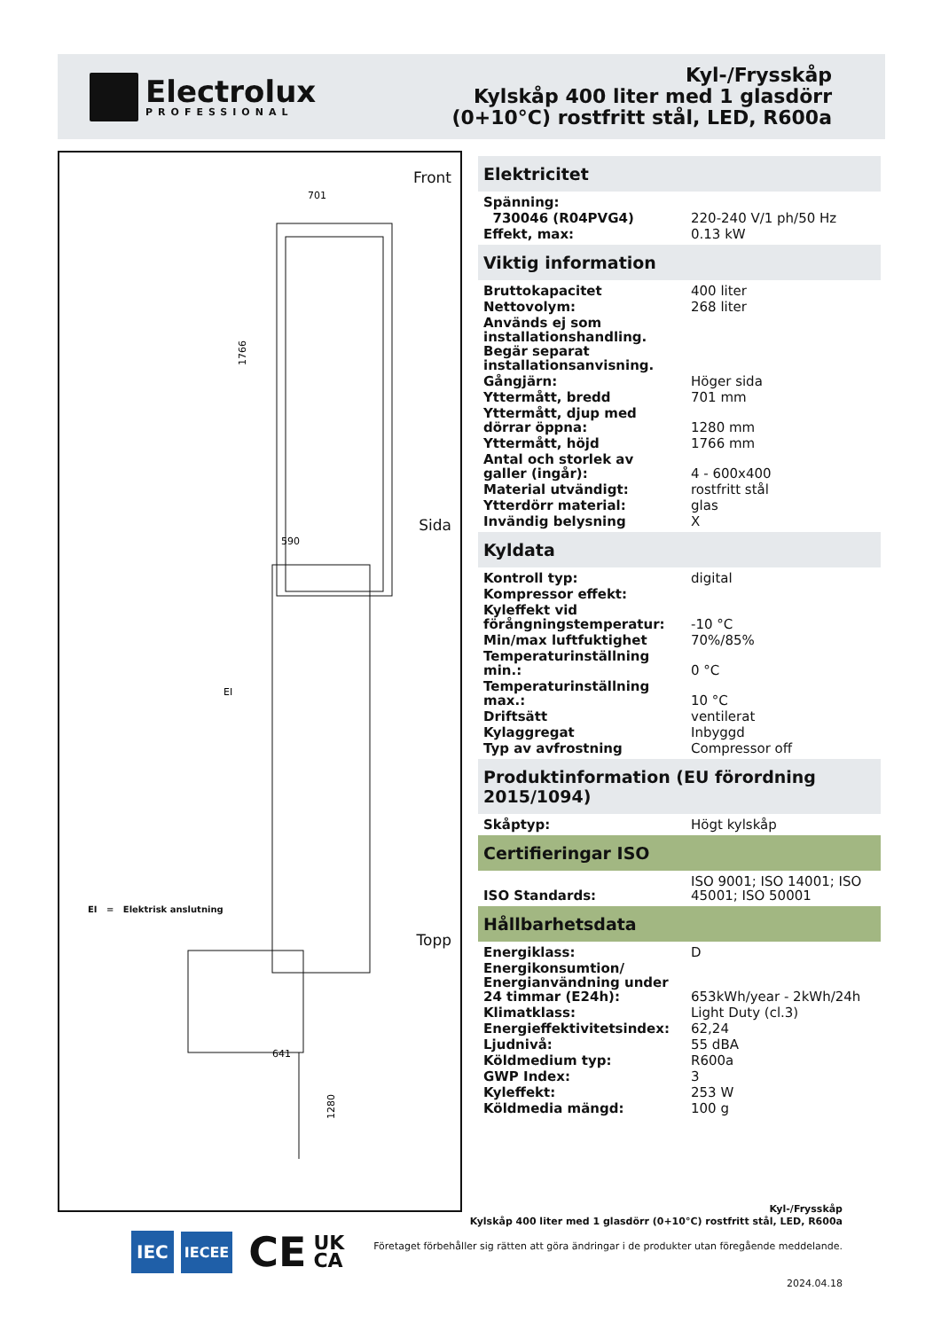Electrolux
PROFESSIONAL
Kyl-/Frysskåp
Kylskåp 400 liter med 1 glasdörr
(0+10°C) rostfritt stål, LED, R600a
Front
701
1766
Sida
590
EI
641
EI = Elektrisk anslutning
Topp
1280
Elektricitet
| Spänning: | |
| 730046 (R04PVG4) | 220-240 V/1 ph/50 Hz |
| Effekt, max: | 0.13 kW |
Viktig information
| Bruttokapacitet | 400 liter |
| Nettovolym: | 268 liter |
| Används ej som installationshandling. Begär separat installationsanvisning. | |
| Gångjärn: | Höger sida |
| Yttermått, bredd | 701 mm |
| Yttermått, djup med dörrar öppna: | 1280 mm |
| Yttermått, höjd | 1766 mm |
| Antal och storlek av galler (ingår): | 4 - 600x400 |
| Material utvändigt: | rostfritt stål |
| Ytterdörr material: | glas |
| Invändig belysning | X |
Kyldata
| Kontroll typ: | digital |
| Kompressor effekt: | |
| Kyleffekt vid förångningstemperatur: | -10 °C |
| Min/max luftfuktighet | 70%/85% |
| Temperaturinställning min.: | 0 °C |
| Temperaturinställning max.: | 10 °C |
| Driftsätt | ventilerat |
| Kylaggregat | Inbyggd |
| Typ av avfrostning | Compressor off |
Produktinformation (EU förordning 2015/1094)
| Skåptyp: | Högt kylskåp |
Certifieringar ISO
| ISO Standards: | ISO 9001; ISO 14001; ISO 45001; ISO 50001 |
Hållbarhetsdata
| Energiklass: | D |
| Energikonsumtion/ Energianvändning under 24 timmar (E24h): | 653kWh/year - 2kWh/24h |
| Klimatklass: | Light Duty (cl.3) |
| Energieffektivitetsindex: | 62,24 |
| Ljudnivå: | 55 dBA |
| Köldmedium typ: | R600a |
| GWP Index: | 3 |
| Kyleffekt: | 253 W |
| Köldmedia mängd: | 100 g |
Kyl-/Frysskåp
Kylskåp 400 liter med 1 glasdörr (0+10°C) rostfritt stål, LED, R600a
Företaget förbehåller sig rätten att göra ändringar i de produkter utan föregående meddelande.
2024.04.18
IEC
IECEE
CE
UK
CA